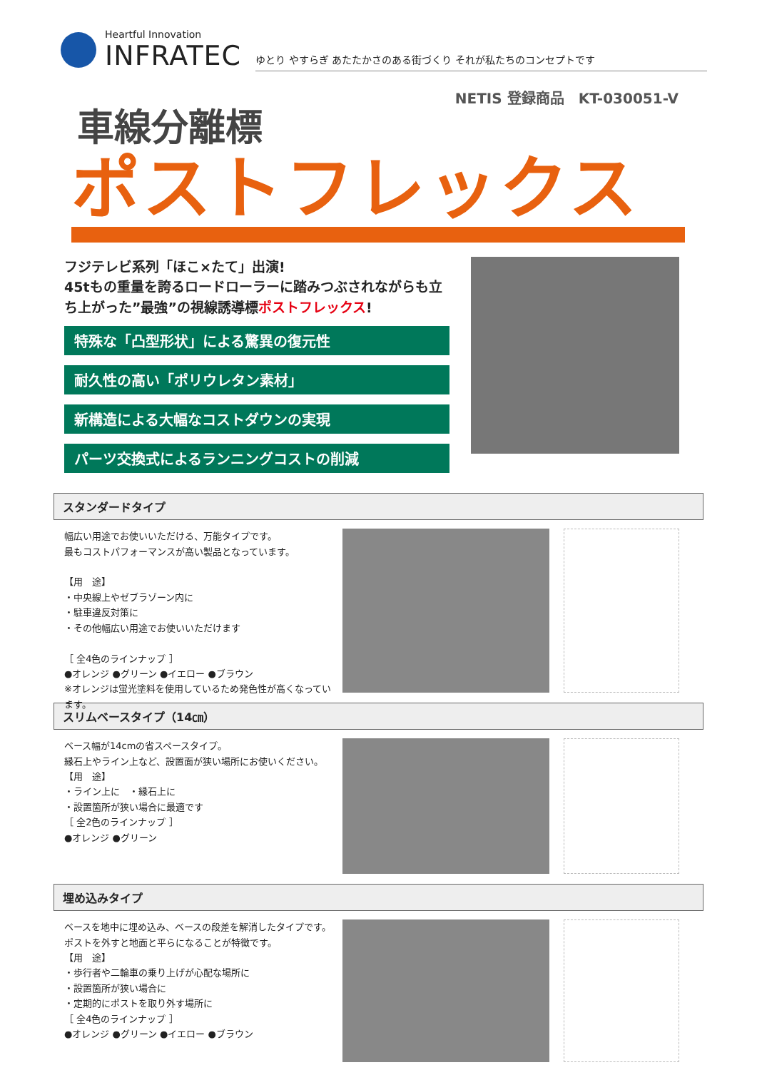Heartful Innovation
INFRATEC
ゆとり やすらぎ あたたかさのある街づくり それが私たちのコンセプトです
NETIS 登録商品　KT-030051-V
車線分離標
ポストフレックス
フジテレビ系列「ほこ×たて」出演!
45tもの重量を誇るロードローラーに踏みつぶされながらも立ち上がった”最強”の視線誘導標ポストフレックス!
特殊な「凸型形状」による驚異の復元性
耐久性の高い「ポリウレタン素材」
新構造による大幅なコストダウンの実現
パーツ交換式によるランニングコストの削減
スタンダードタイプ
幅広い用途でお使いいただける、万能タイプです。
最もコストパフォーマンスが高い製品となっています。
【用　途】
・中央線上やゼブラゾーン内に
・駐車違反対策に
・その他幅広い用途でお使いいただけます
［ 全4色のラインナップ ］
●オレンジ ●グリーン ●イエロー ●ブラウン
※オレンジは蛍光塗料を使用しているため発色性が高くなっています。
スリムベースタイプ（14㎝）
ベース幅が14cmの省スペースタイプ。
縁石上やライン上など、設置面が狭い場所にお使いください。
【用　途】
・ライン上に　・縁石上に
・設置箇所が狭い場合に最適です
［ 全2色のラインナップ ］
●オレンジ ●グリーン
埋め込みタイプ
ベースを地中に埋め込み、ベースの段差を解消したタイプです。
ポストを外すと地面と平らになることが特徴です。
【用　途】
・歩行者や二輪車の乗り上げが心配な場所に
・設置箇所が狭い場合に
・定期的にポストを取り外す場所に
［ 全4色のラインナップ ］
●オレンジ ●グリーン ●イエロー ●ブラウン